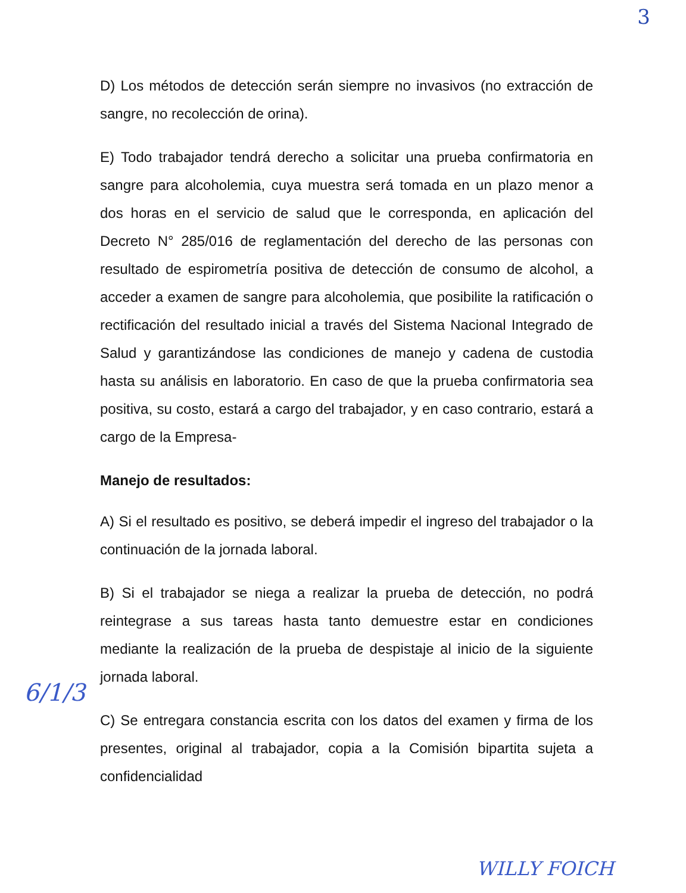3
D) Los métodos de detección serán siempre no invasivos (no extracción de sangre, no recolección de orina).
E) Todo trabajador tendrá derecho a solicitar una prueba confirmatoria en sangre para alcoholemia, cuya muestra será tomada en un plazo menor a dos horas en el servicio de salud que le corresponda, en aplicación del Decreto N° 285/016 de reglamentación del derecho de las personas con resultado de espirometría positiva de detección de consumo de alcohol, a acceder a examen de sangre para alcoholemia, que posibilite la ratificación o rectificación del resultado inicial a través del Sistema Nacional Integrado de Salud y garantizándose las condiciones de manejo y cadena de custodia hasta su análisis en laboratorio. En caso de que la prueba confirmatoria sea positiva, su costo, estará a cargo del trabajador, y en caso contrario, estará a cargo de la Empresa-
Manejo de resultados:
A) Si el resultado es positivo, se deberá impedir el ingreso del trabajador o la continuación de la jornada laboral.
B) Si el trabajador se niega a realizar la prueba de detección, no podrá reintegrase a sus tareas hasta tanto demuestre estar en condiciones mediante la realización de la prueba de despistaje al inicio de la siguiente jornada laboral.
C) Se entregara constancia escrita con los datos del examen y firma de los presentes, original al trabajador, copia a la Comisión bipartita sujeta a confidencialidad
6/1/3
WILLY FOICH